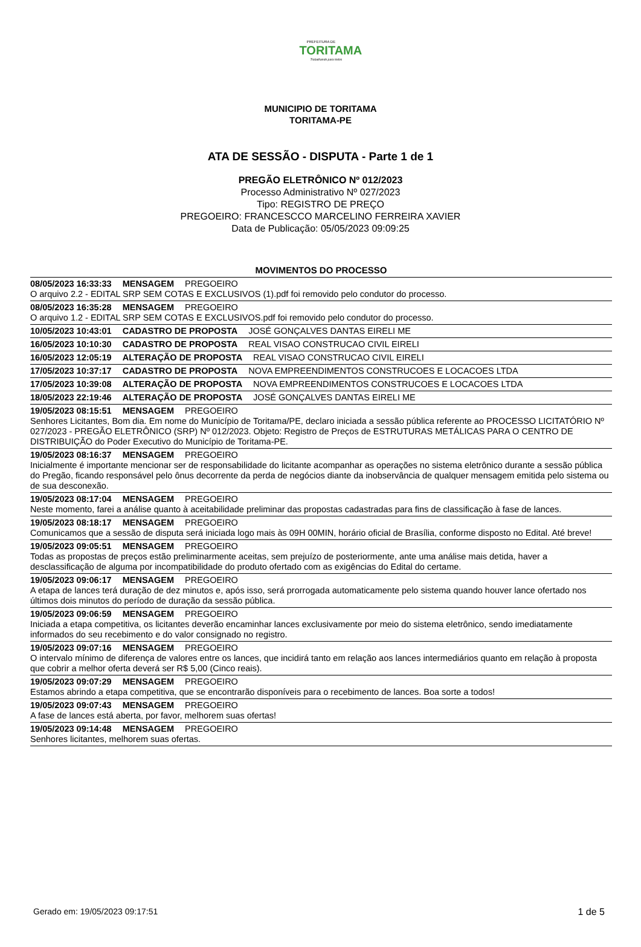PREFEITURA DE
TORITAMA
Trabalhando para todos
MUNICIPIO DE TORITAMA
TORITAMA-PE
ATA DE SESSÃO - DISPUTA - Parte 1 de 1
PREGÃO ELETRÔNICO Nº 012/2023
Processo Administrativo Nº 027/2023
Tipo: REGISTRO DE PREÇO
PREGOEIRO: FRANCESCCO MARCELINO FERREIRA XAVIER
Data de Publicação: 05/05/2023 09:09:25
MOVIMENTOS DO PROCESSO
08/05/2023 16:33:33 MENSAGEM PREGOEIRO
O arquivo 2.2 - EDITAL SRP SEM COTAS E EXCLUSIVOS (1).pdf foi removido pelo condutor do processo.
08/05/2023 16:35:28 MENSAGEM PREGOEIRO
O arquivo 1.2 - EDITAL SRP SEM COTAS E EXCLUSIVOS.pdf foi removido pelo condutor do processo.
10/05/2023 10:43:01 CADASTRO DE PROPOSTA JOSÉ GONÇALVES DANTAS EIRELI ME
16/05/2023 10:10:30 CADASTRO DE PROPOSTA REAL VISAO CONSTRUCAO CIVIL EIRELI
16/05/2023 12:05:19 ALTERAÇÃO DE PROPOSTA REAL VISAO CONSTRUCAO CIVIL EIRELI
17/05/2023 10:37:17 CADASTRO DE PROPOSTA NOVA EMPREENDIMENTOS CONSTRUCOES E LOCACOES LTDA
17/05/2023 10:39:08 ALTERAÇÃO DE PROPOSTA NOVA EMPREENDIMENTOS CONSTRUCOES E LOCACOES LTDA
18/05/2023 22:19:46 ALTERAÇÃO DE PROPOSTA JOSÉ GONÇALVES DANTAS EIRELI ME
19/05/2023 08:15:51 MENSAGEM PREGOEIRO
Senhores Licitantes, Bom dia. Em nome do Município de Toritama/PE, declaro iniciada a sessão pública referente ao PROCESSO LICITATÓRIO Nº 027/2023 - PREGÃO ELETRÔNICO (SRP) Nº 012/2023. Objeto: Registro de Preços de ESTRUTURAS METÁLICAS PARA O CENTRO DE DISTRIBUIÇÃO do Poder Executivo do Município de Toritama-PE.
19/05/2023 08:16:37 MENSAGEM PREGOEIRO
Inicialmente é importante mencionar ser de responsabilidade do licitante acompanhar as operações no sistema eletrônico durante a sessão pública do Pregão, ficando responsável pelo ônus decorrente da perda de negócios diante da inobservância de qualquer mensagem emitida pelo sistema ou de sua desconexão.
19/05/2023 08:17:04 MENSAGEM PREGOEIRO
Neste momento, farei a análise quanto à aceitabilidade preliminar das propostas cadastradas para fins de classificação à fase de lances.
19/05/2023 08:18:17 MENSAGEM PREGOEIRO
Comunicamos que a sessão de disputa será iniciada logo mais às 09H 00MIN, horário oficial de Brasília, conforme disposto no Edital. Até breve!
19/05/2023 09:05:51 MENSAGEM PREGOEIRO
Todas as propostas de preços estão preliminarmente aceitas, sem prejuízo de posteriormente, ante uma análise mais detida, haver a desclassificação de alguma por incompatibilidade do produto ofertado com as exigências do Edital do certame.
19/05/2023 09:06:17 MENSAGEM PREGOEIRO
A etapa de lances terá duração de dez minutos e, após isso, será prorrogada automaticamente pelo sistema quando houver lance ofertado nos últimos dois minutos do período de duração da sessão pública.
19/05/2023 09:06:59 MENSAGEM PREGOEIRO
Iniciada a etapa competitiva, os licitantes deverão encaminhar lances exclusivamente por meio do sistema eletrônico, sendo imediatamente informados do seu recebimento e do valor consignado no registro.
19/05/2023 09:07:16 MENSAGEM PREGOEIRO
O intervalo mínimo de diferença de valores entre os lances, que incidirá tanto em relação aos lances intermediários quanto em relação à proposta que cobrir a melhor oferta deverá ser R$ 5,00 (Cinco reais).
19/05/2023 09:07:29 MENSAGEM PREGOEIRO
Estamos abrindo a etapa competitiva, que se encontrarão disponíveis para o recebimento de lances. Boa sorte a todos!
19/05/2023 09:07:43 MENSAGEM PREGOEIRO
A fase de lances está aberta, por favor, melhorem suas ofertas!
19/05/2023 09:14:48 MENSAGEM PREGOEIRO
Senhores licitantes, melhorem suas ofertas.
Gerado em: 19/05/2023 09:17:51 1 de 5